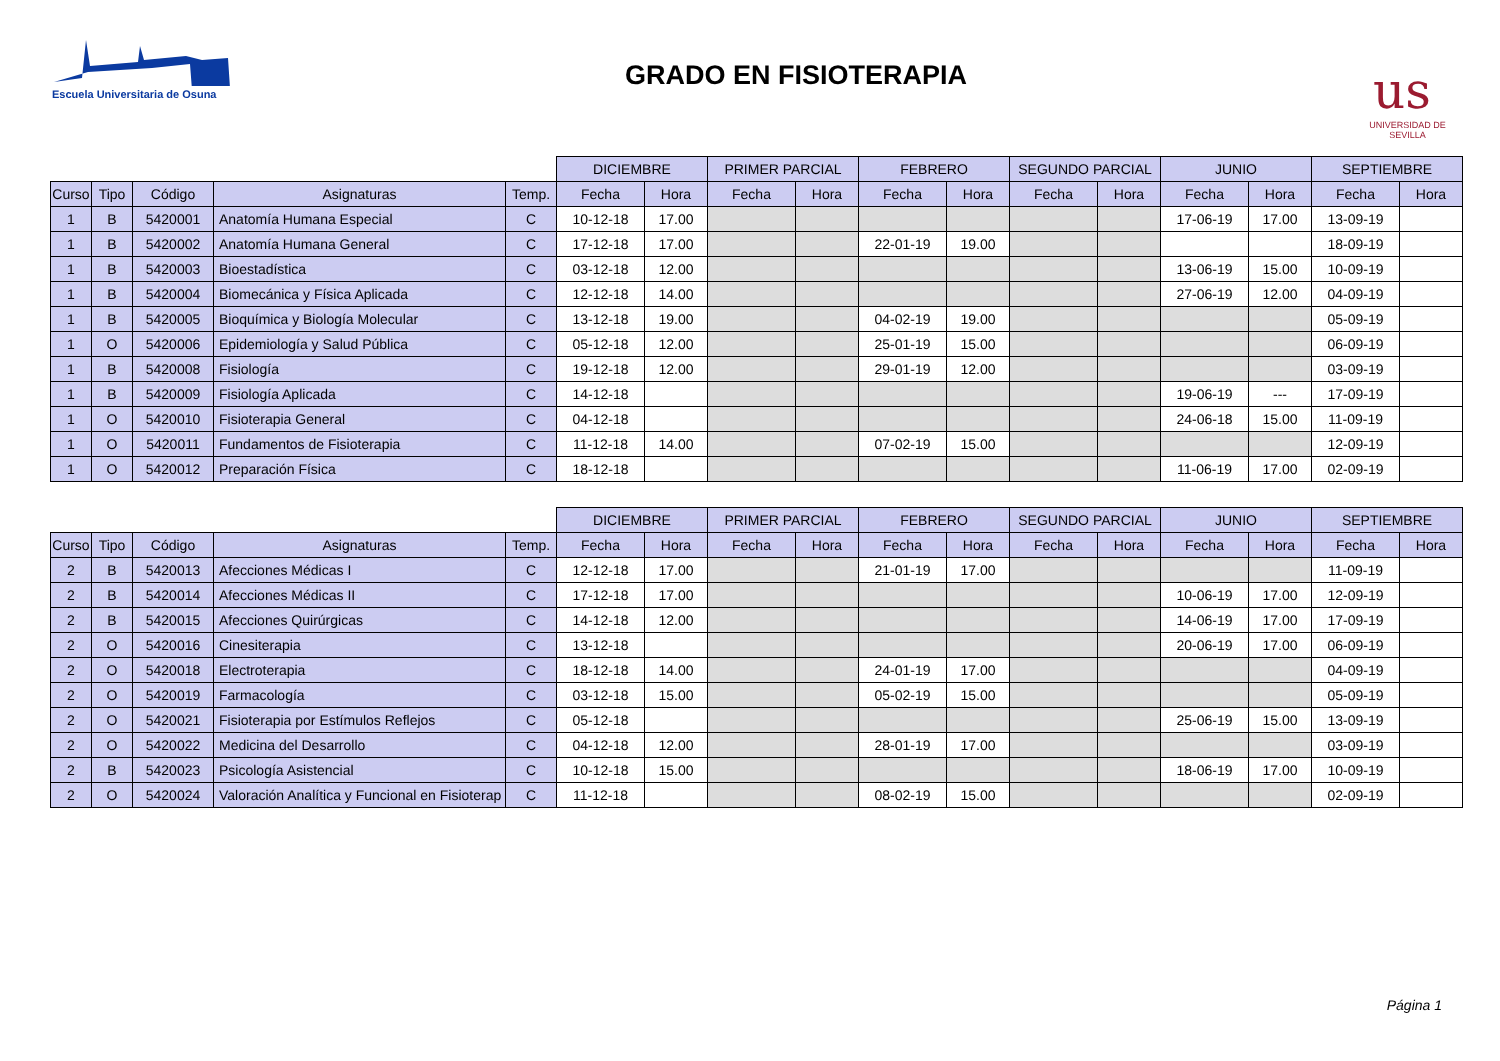Escuela Universitaria de Osuna
GRADO EN FISIOTERAPIA
us
UNIVERSIDAD DE SEVILLA
| | | | | | DICIEMBRE | | PRIMER PARCIAL | | FEBRERO | | SEGUNDO PARCIAL | | JUNIO | | SEPTIEMBRE | |
| --- | --- | --- | --- | --- | --- | --- | --- | --- | --- | --- | --- | --- | --- | --- | --- | --- |
| Curso | Tipo | Código | Asignaturas | Temp. | Fecha | Hora | Fecha | Hora | Fecha | Hora | Fecha | Hora | Fecha | Hora | Fecha | Hora |
| 1 | B | 5420001 | Anatomía Humana Especial | C | 10-12-18 | 17.00 | | | | | | | 17-06-19 | 17.00 | 13-09-19 | |
| 1 | B | 5420002 | Anatomía Humana General | C | 17-12-18 | 17.00 | | | 22-01-19 | 19.00 | | | | | 18-09-19 | |
| 1 | B | 5420003 | Bioestadística | C | 03-12-18 | 12.00 | | | | | | | 13-06-19 | 15.00 | 10-09-19 | |
| 1 | B | 5420004 | Biomecánica y Física Aplicada | C | 12-12-18 | 14.00 | | | | | | | 27-06-19 | 12.00 | 04-09-19 | |
| 1 | B | 5420005 | Bioquímica y Biología Molecular | C | 13-12-18 | 19.00 | | | 04-02-19 | 19.00 | | | | | 05-09-19 | |
| 1 | O | 5420006 | Epidemiología y Salud Pública | C | 05-12-18 | 12.00 | | | 25-01-19 | 15.00 | | | | | 06-09-19 | |
| 1 | B | 5420008 | Fisiología | C | 19-12-18 | 12.00 | | | 29-01-19 | 12.00 | | | | | 03-09-19 | |
| 1 | B | 5420009 | Fisiología Aplicada | C | 14-12-18 | | | | | | | | 19-06-19 | --- | 17-09-19 | |
| 1 | O | 5420010 | Fisioterapia General | C | 04-12-18 | | | | | | | | 24-06-18 | 15.00 | 11-09-19 | |
| 1 | O | 5420011 | Fundamentos de Fisioterapia | C | 11-12-18 | 14.00 | | | 07-02-19 | 15.00 | | | | | 12-09-19 | |
| 1 | O | 5420012 | Preparación Física | C | 18-12-18 | | | | | | | | 11-06-19 | 17.00 | 02-09-19 | |
| | | | | | DICIEMBRE | | PRIMER PARCIAL | | FEBRERO | | SEGUNDO PARCIAL | | JUNIO | | SEPTIEMBRE | |
| --- | --- | --- | --- | --- | --- | --- | --- | --- | --- | --- | --- | --- | --- | --- | --- | --- |
| Curso | Tipo | Código | Asignaturas | Temp. | Fecha | Hora | Fecha | Hora | Fecha | Hora | Fecha | Hora | Fecha | Hora | Fecha | Hora |
| 2 | B | 5420013 | Afecciones Médicas I | C | 12-12-18 | 17.00 | | | 21-01-19 | 17.00 | | | | | 11-09-19 | |
| 2 | B | 5420014 | Afecciones Médicas II | C | 17-12-18 | 17.00 | | | | | | | 10-06-19 | 17.00 | 12-09-19 | |
| 2 | B | 5420015 | Afecciones Quirúrgicas | C | 14-12-18 | 12.00 | | | | | | | 14-06-19 | 17.00 | 17-09-19 | |
| 2 | O | 5420016 | Cinesiterapia | C | 13-12-18 | | | | | | | | 20-06-19 | 17.00 | 06-09-19 | |
| 2 | O | 5420018 | Electroterapia | C | 18-12-18 | 14.00 | | | 24-01-19 | 17.00 | | | | | 04-09-19 | |
| 2 | O | 5420019 | Farmacología | C | 03-12-18 | 15.00 | | | 05-02-19 | 15.00 | | | | | 05-09-19 | |
| 2 | O | 5420021 | Fisioterapia por Estímulos Reflejos | C | 05-12-18 | | | | | | | | 25-06-19 | 15.00 | 13-09-19 | |
| 2 | O | 5420022 | Medicina del Desarrollo | C | 04-12-18 | 12.00 | | | 28-01-19 | 17.00 | | | | | 03-09-19 | |
| 2 | B | 5420023 | Psicología Asistencial | C | 10-12-18 | 15.00 | | | | | | | 18-06-19 | 17.00 | 10-09-19 | |
| 2 | O | 5420024 | Valoración Analítica y Funcional en Fisioterap | C | 11-12-18 | | | | 08-02-19 | 15.00 | | | | | 02-09-19 | |
Página 1